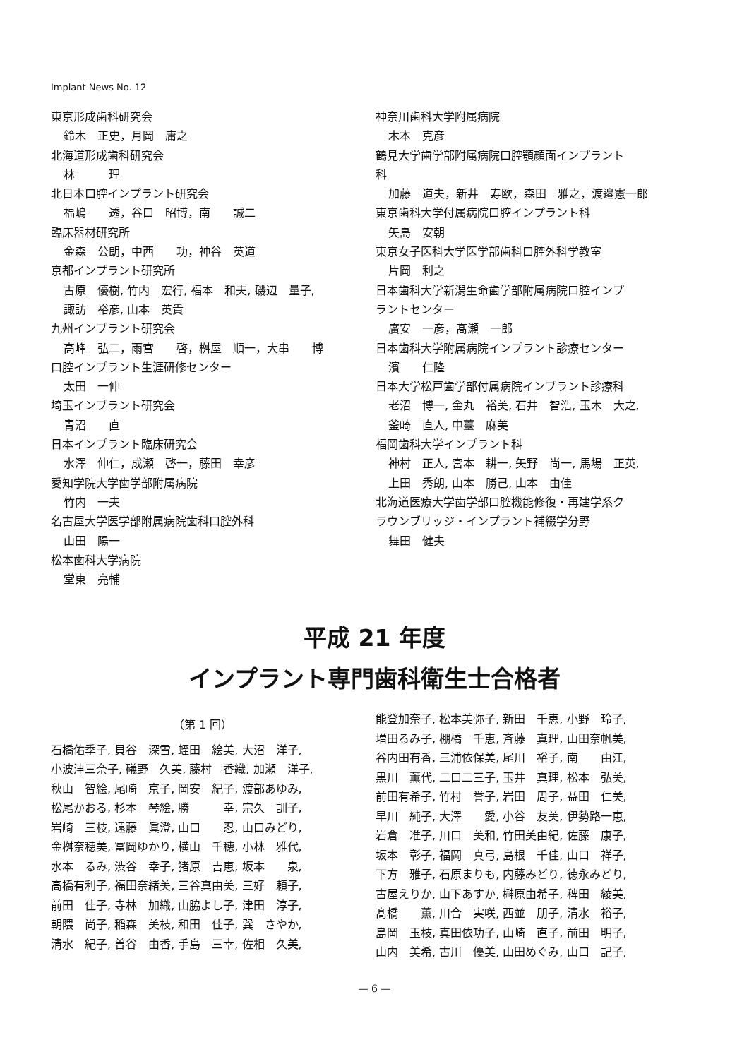Implant News No. 12
東京形成歯科研究会
鈴木　正史，月岡　庸之
北海道形成歯科研究会
林　　　理
北日本口腔インプラント研究会
福嶋　　透，谷口　昭博，南　　誠二
臨床器材研究所
金森　公朗，中西　　功，神谷　英道
京都インプラント研究所
古原　優樹, 竹内　宏行, 福本　和夫, 磯辺　量子,
諏訪　裕彦, 山本　英貴
九州インプラント研究会
高峰　弘二，雨宮　　啓，桝屋　順一，大串　　博
口腔インプラント生涯研修センター
太田　一伸
埼玉インプラント研究会
青沼　　直
日本インプラント臨床研究会
水澤　伸仁，成瀬　啓一，藤田　幸彦
愛知学院大学歯学部附属病院
竹内　一夫
名古屋大学医学部附属病院歯科口腔外科
山田　陽一
松本歯科大学病院
堂東　亮輔
神奈川歯科大学附属病院
木本　克彦
鶴見大学歯学部附属病院口腔顎顔面インプラント
科
加藤　道夫，新井　寿欧，森田　雅之，渡邉憲一郎
東京歯科大学付属病院口腔インプラント科
矢島　安朝
東京女子医科大学医学部歯科口腔外科学教室
片岡　利之
日本歯科大学新潟生命歯学部附属病院口腔インプ
ラントセンター
廣安　一彦，髙瀬　一郎
日本歯科大学附属病院インプラント診療センター
濱　　仁隆
日本大学松戸歯学部付属病院インプラント診療科
老沼　博一, 金丸　裕美, 石井　智浩, 玉木　大之,
釜崎　直人, 中薹　麻美
福岡歯科大学インプラント科
神村　正人, 宮本　耕一, 矢野　尚一, 馬場　正英,
上田　秀朗, 山本　勝己, 山本　由佳
北海道医療大学歯学部口腔機能修復・再建学系ク
ラウンブリッジ・インプラント補綴学分野
舞田　健夫
平成 21 年度
インプラント専門歯科衛生士合格者
（第 1 回）
石橋佑季子, 貝谷　深雪, 蛭田　絵美, 大沼　洋子,
小波津三奈子, 礒野　久美, 藤村　香織, 加瀬　洋子,
秋山　智絵, 尾崎　京子, 岡安　紀子, 渡部あゆみ,
松尾かおる, 杉本　琴絵, 勝　　　幸, 宗久　訓子,
岩崎　三枝, 遠藤　眞澄, 山口　　忍, 山口みどり,
金桝奈穂美, 冨岡ゆかり, 横山　千穂, 小林　雅代,
水本　るみ, 渋谷　幸子, 猪原　吉恵, 坂本　　泉,
高橋有利子, 福田奈緒美, 三谷真由美, 三好　頼子,
前田　佳子, 寺林　加織, 山脇よし子, 津田　淳子,
朝隈　尚子, 稲森　美枝, 和田　佳子, 巽　さやか,
清水　紀子, 曽谷　由香, 手島　三幸, 佐相　久美,
能登加奈子, 松本美弥子, 新田　千恵, 小野　玲子,
増田るみ子, 棚橋　千恵, 斉藤　真理, 山田奈帆美,
谷内田有香, 三浦依保美, 尾川　裕子, 南　　由江,
黒川　薫代, 二口二三子, 玉井　真理, 松本　弘美,
前田有希子, 竹村　誉子, 岩田　周子, 益田　仁美,
早川　純子, 大澤　　愛, 小谷　友美, 伊勢路一恵,
岩倉　准子, 川口　美和, 竹田美由紀, 佐藤　康子,
坂本　彰子, 福岡　真弓, 島根　千佳, 山口　祥子,
下方　雅子, 石原まりも, 内藤みどり, 徳永みどり,
古屋えりか, 山下あすか, 榊原由希子, 稗田　綾美,
髙橋　　薫, 川合　実咲, 西並　朋子, 清水　裕子,
島岡　玉枝, 真田依功子, 山崎　直子, 前田　明子,
山内　美希, 古川　優美, 山田めぐみ, 山口　記子,
— 6 —